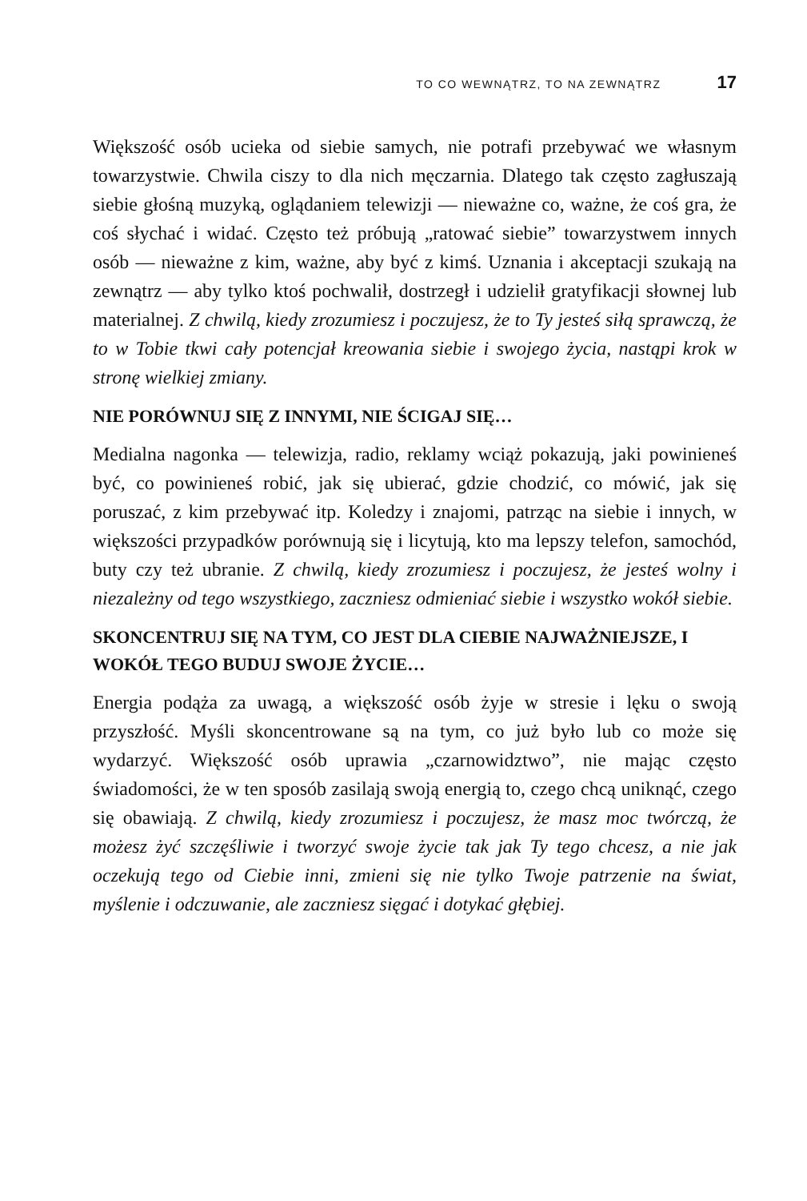TO CO WEWNĄTRZ, TO NA ZEWNĄTRZ 17
Większość osób ucieka od siebie samych, nie potrafi przebywać we własnym towarzystwie. Chwila ciszy to dla nich męczarnia. Dlatego tak często zagłuszają siebie głośną muzyką, oglądaniem telewizji — nieważne co, ważne, że coś gra, że coś słychać i widać. Często też próbują „ratować siebie” towarzystwem innych osób — nieważne z kim, ważne, aby być z kimś. Uznania i akceptacji szukają na zewnątrz — aby tylko ktoś pochwalił, dostrzegł i udzielił gratyfikacji słownej lub materialnej. Z chwilą, kiedy zrozumiesz i poczujesz, że to Ty jesteś siłą sprawczą, że to w Tobie tkwi cały potencjał kreowania siebie i swojego życia, nastąpi krok w stronę wielkiej zmiany.
NIE PORÓWNUJ SIĘ Z INNYMI, NIE ŚCIGAJ SIĘ…
Medialna nagonka — telewizja, radio, reklamy wciąż pokazują, jaki powinieneś być, co powinieneś robić, jak się ubierać, gdzie chodzić, co mówić, jak się poruszać, z kim przebywać itp. Koledzy i znajomi, patrząc na siebie i innych, w większości przypadków porównują się i licytują, kto ma lepszy telefon, samochód, buty czy też ubranie. Z chwilą, kiedy zrozumiesz i poczujesz, że jesteś wolny i niezależny od tego wszystkiego, zaczniesz odmieniać siebie i wszystko wokół siebie.
SKONCENTRUJ SIĘ NA TYM, CO JEST DLA CIEBIE NAJWAŻNIEJSZE, I WOKÓŁ TEGO BUDUJ SWOJE ŻYCIE…
Energia podąża za uwagą, a większość osób żyje w stresie i lęku o swoją przyszłość. Myśli skoncentrowane są na tym, co już było lub co może się wydarzyć. Większość osób uprawia „czarnowidztwo”, nie mając często świadomości, że w ten sposób zasilają swoją energią to, czego chcą uniknąć, czego się obawiają. Z chwilą, kiedy zrozumiesz i poczujesz, że masz moc twórczą, że możesz żyć szczęśliwie i tworzyć swoje życie tak jak Ty tego chcesz, a nie jak oczekują tego od Ciebie inni, zmieni się nie tylko Twoje patrzenie na świat, myślenie i odczuwanie, ale zaczniesz sięgać i dotykać głębiej.